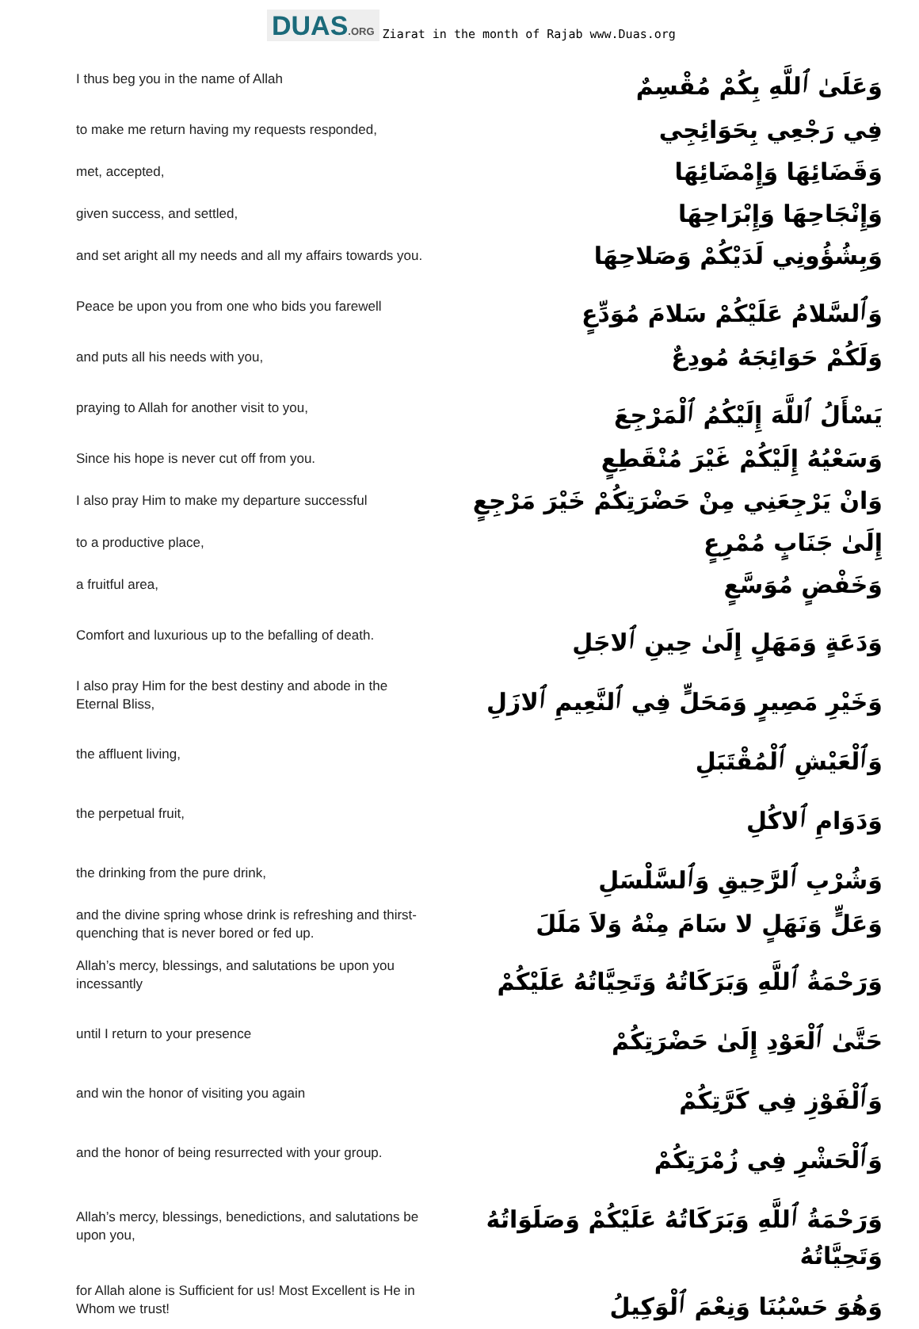DUAS.ORG
Ziarat in the month of Rajab www.Duas.org
| I thus beg you in the name of Allah | وَعَلَىٰ ٱللَّهِ بِكُمْ مُقْسِمٌ |
| to make me return having my requests responded, | فِي رَجْعِي بِحَوَائِجِي |
| met, accepted, | وَقَضَائِهَا وَإِمْضَائِهَا |
| given success, and settled, | وَإِنْجَاحِهَا وَإِبْرَاحِهَا |
| and set aright all my needs and all my affairs towards you. | وَبِشُؤُونِي لَدَيْكُمْ وَصَلاحِهَا |
| Peace be upon you from one who bids you farewell | وَٱلسَّلامُ عَلَيْكُمْ سَلامَ مُوَدِّعٍ |
| and puts all his needs with you, | وَلَكُمْ حَوَائِجَهُ مُودِعٌ |
| praying to Allah for another visit to you, | يَسْأَلُ ٱللَّهَ إِلَيْكُمُ ٱلْمَرْجِعَ |
| Since his hope is never cut off from you. | وَسَعْيُهُ إِلَيْكُمْ غَيْرَ مُنْقَطِعٍ |
| I also pray Him to make my departure successful | وَانْ يَرْجِعَنِي مِنْ حَضْرَتِكُمْ خَيْرَ مَرْجِعٍ |
| to a productive place, | إِلَىٰ جَنَابٍ مُمْرِعٍ |
| a fruitful area, | وَخَفْضٍ مُوَسَّعٍ |
| Comfort and luxurious up to the befalling of death. | وَدَعَةٍ وَمَهَلٍ إِلَىٰ حِينِ ٱلاجَلِ |
| I also pray Him for the best destiny and abode in the Eternal Bliss, | وَخَيْرِ مَصِيرٍ وَمَحَلٍّ فِي ٱلنَّعِيمِ ٱلازَلِ |
| the affluent living, | وَٱلْعَيْشِ ٱلْمُقْتَبَلِ |
| the perpetual fruit, | وَدَوَامِ ٱلاكُلِ |
| the drinking from the pure drink, | وَشُرْبِ ٱلرَّحِيقِ وَٱلسَّلْسَلِ |
| and the divine spring whose drink is refreshing and thirst-quenching that is never bored or fed up. | وَعَلٍّ وَنَهَلٍ لا سَامَ مِنْهُ وَلاَ مَلَلَ |
| Allah’s mercy, blessings, and salutations be upon you incessantly | وَرَحْمَةُ ٱللَّهِ وَبَرَكَاتُهُ وَتَحِيَّاتُهُ عَلَيْكُمْ |
| until I return to your presence | حَتَّىٰ ٱلْعَوْدِ إِلَىٰ حَضْرَتِكُمْ |
| and win the honor of visiting you again | وَٱلْفَوْزِ فِي كَرَّتِكُمْ |
| and the honor of being resurrected with your group. | وَٱلْحَشْرِ فِي زُمْرَتِكُمْ |
| Allah’s mercy, blessings, benedictions, and salutations be upon you, | وَرَحْمَةُ ٱللَّهِ وَبَرَكَاتُهُ عَلَيْكُمْ وَصَلَوَاتُهُ وَتَحِيَّاتُهُ |
| for Allah alone is Sufficient for us! Most Excellent is He in Whom we trust! | وَهُوَ حَسْبُنَا وَنِعْمَ ٱلْوَكِيلُ |